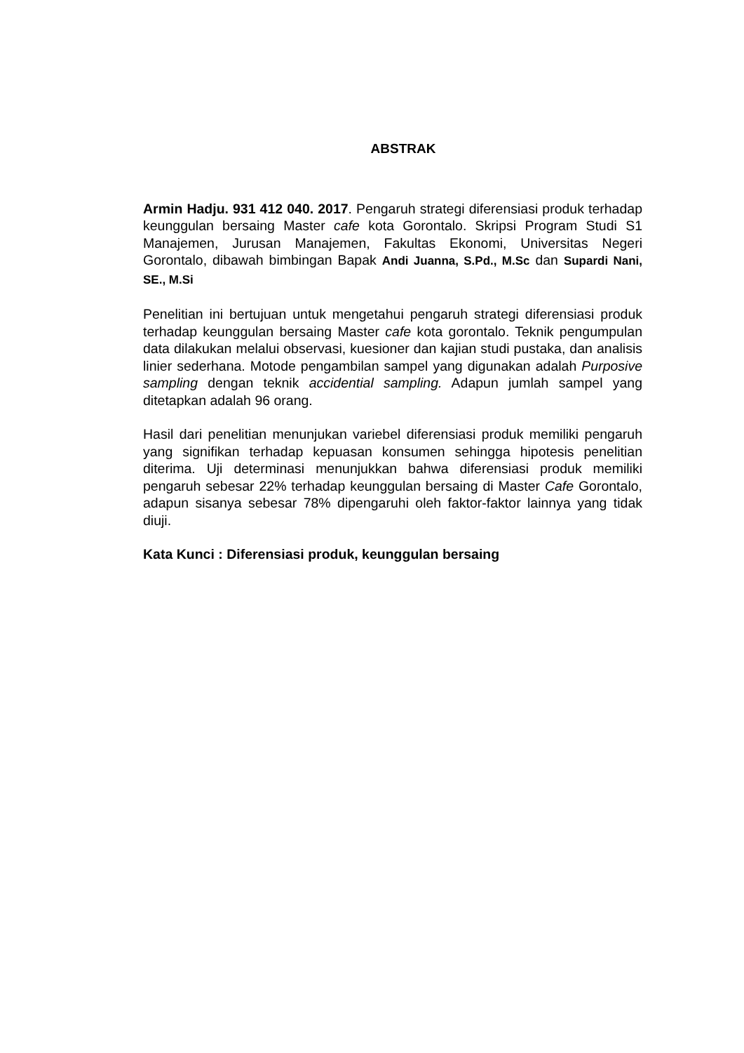ABSTRAK
Armin Hadju. 931 412 040. 2017. Pengaruh strategi diferensiasi produk terhadap keunggulan bersaing Master cafe kota Gorontalo. Skripsi Program Studi S1 Manajemen, Jurusan Manajemen, Fakultas Ekonomi, Universitas Negeri Gorontalo, dibawah bimbingan Bapak Andi Juanna, S.Pd., M.Sc dan Supardi Nani, SE., M.Si
Penelitian ini bertujuan untuk mengetahui pengaruh strategi diferensiasi produk terhadap keunggulan bersaing Master cafe kota gorontalo. Teknik pengumpulan data dilakukan melalui observasi, kuesioner dan kajian studi pustaka, dan analisis linier sederhana. Motode pengambilan sampel yang digunakan adalah Purposive sampling dengan teknik accidential sampling. Adapun jumlah sampel yang ditetapkan adalah 96 orang.
Hasil dari penelitian menunjukan variebel diferensiasi produk memiliki pengaruh yang signifikan terhadap kepuasan konsumen sehingga hipotesis penelitian diterima. Uji determinasi menunjukkan bahwa diferensiasi produk memiliki pengaruh sebesar 22% terhadap keunggulan bersaing di Master Cafe Gorontalo, adapun sisanya sebesar 78% dipengaruhi oleh faktor-faktor lainnya yang tidak diuji.
Kata Kunci : Diferensiasi produk, keunggulan bersaing